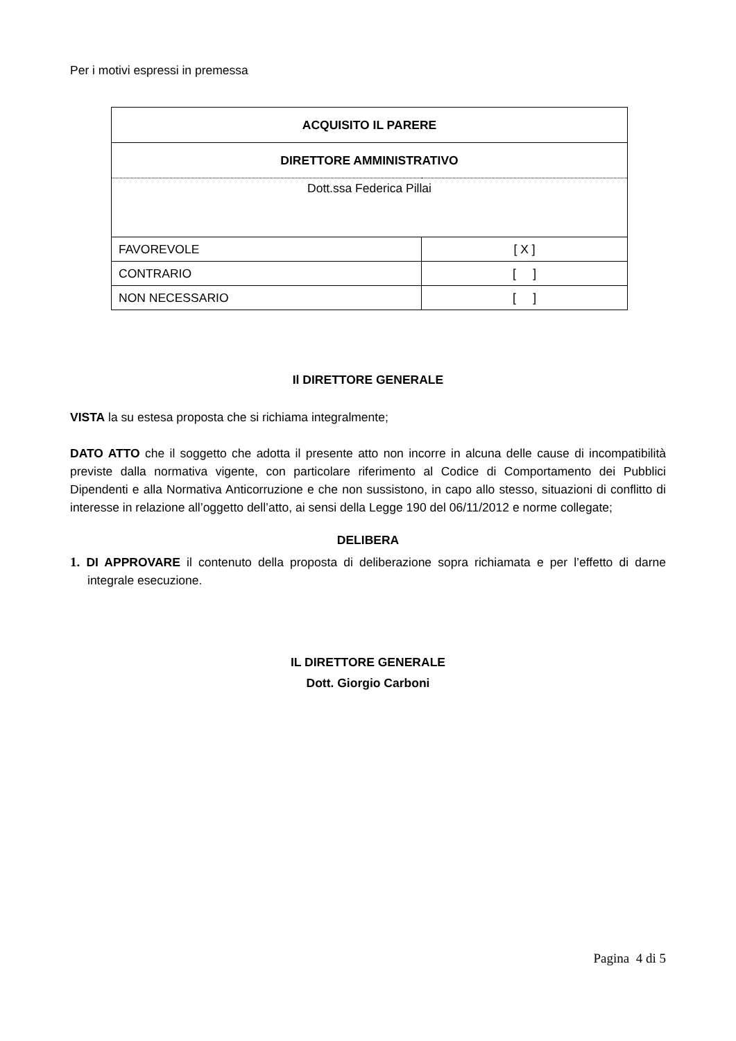Per i motivi espressi in premessa
| ACQUISITO IL PARERE | |
| DIRETTORE AMMINISTRATIVO | |
| Dott.ssa Federica Pillai | |
| FAVOREVOLE | [ X ] |
| CONTRARIO | [ ] |
| NON NECESSARIO | [ ] |
Il DIRETTORE GENERALE
VISTA la su estesa proposta che si richiama integralmente;
DATO ATTO che il soggetto che adotta il presente atto non incorre in alcuna delle cause di incompatibilità previste dalla normativa vigente, con particolare riferimento al Codice di Comportamento dei Pubblici Dipendenti e alla Normativa Anticorruzione e che non sussistono, in capo allo stesso, situazioni di conflitto di interesse in relazione all’oggetto dell’atto, ai sensi della Legge 190 del 06/11/2012 e norme collegate;
DELIBERA
1. DI APPROVARE il contenuto della proposta di deliberazione sopra richiamata e per l’effetto di darne integrale esecuzione.
IL DIRETTORE GENERALE
Dott. Giorgio Carboni
Pagina 4 di 5